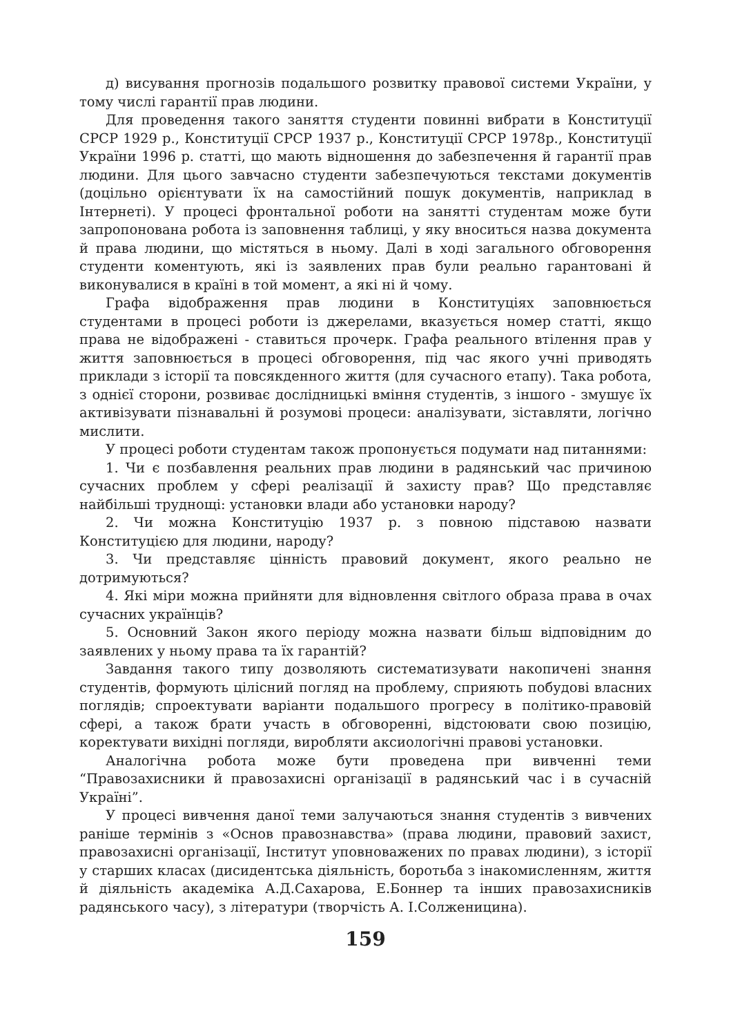д) висування прогнозів подальшого розвитку правової системи України, у тому числі гарантії прав людини.
Для проведення такого заняття студенти повинні вибрати в Конституції СРСР 1929 р., Конституції СРСР 1937 р., Конституції СРСР 1978р., Конституції України 1996 р. статті, що мають відношення до забезпечення й гарантії прав людини. Для цього завчасно студенти забезпечуються текстами документів (доцільно орієнтувати їх на самостійний пошук документів, наприклад в Інтернеті). У процесі фронтальної роботи на занятті студентам може бути запропонована робота із заповнення таблиці, у яку вноситься назва документа й права людини, що містяться в ньому. Далі в ході загального обговорення студенти коментують, які із заявлених прав були реально гарантовані й виконувалися в країні в той момент, а які ні й чому.
Графа відображення прав людини в Конституціях заповнюється студентами в процесі роботи із джерелами, вказується номер статті, якщо права не відображені - ставиться прочерк. Графа реального втілення прав у життя заповнюється в процесі обговорення, під час якого учні приводять приклади з історії та повсякденного життя (для сучасного етапу). Така робота, з однієї сторони, розвиває дослідницькі вміння студентів, з іншого - змушує їх активізувати пізнавальні й розумові процеси: аналізувати, зіставляти, логічно мислити.
У процесі роботи студентам також пропонується подумати над питаннями:
1. Чи є позбавлення реальних прав людини в радянський час причиною сучасних проблем у сфері реалізації й захисту прав? Що представляє найбільші труднощі: установки влади або установки народу?
2. Чи можна Конституцію 1937 р. з повною підставою назвати Конституцією для людини, народу?
3. Чи представляє цінність правовий документ, якого реально не дотримуються?
4. Які міри можна прийняти для відновлення світлого образа права в очах сучасних українців?
5. Основний Закон якого періоду можна назвати більш відповідним до заявлених у ньому права та їх гарантій?
Завдання такого типу дозволяють систематизувати накопичені знання студентів, формують цілісний погляд на проблему, сприяють побудові власних поглядів; спроектувати варіанти подальшого прогресу в політико-правовій сфері, а також брати участь в обговоренні, відстоювати свою позицію, коректувати вихідні погляди, виробляти аксиологічні правові установки.
Аналогічна робота може бути проведена при вивченні теми “Правозахисники й правозахисні організації в радянський час і в сучасній Україні”.
У процесі вивчення даної теми залучаються знання студентів з вивчених раніше термінів з «Основ правознавства» (права людини, правовий захист, правозахисні організації, Інститут уповноважених по правах людини), з історії у старших класах (дисидентська діяльність, боротьба з інакомисленням, життя й діяльність академіка А.Д.Сахарова, Е.Боннер та інших правозахисників радянського часу), з літератури (творчість А. І.Солженицина).
159